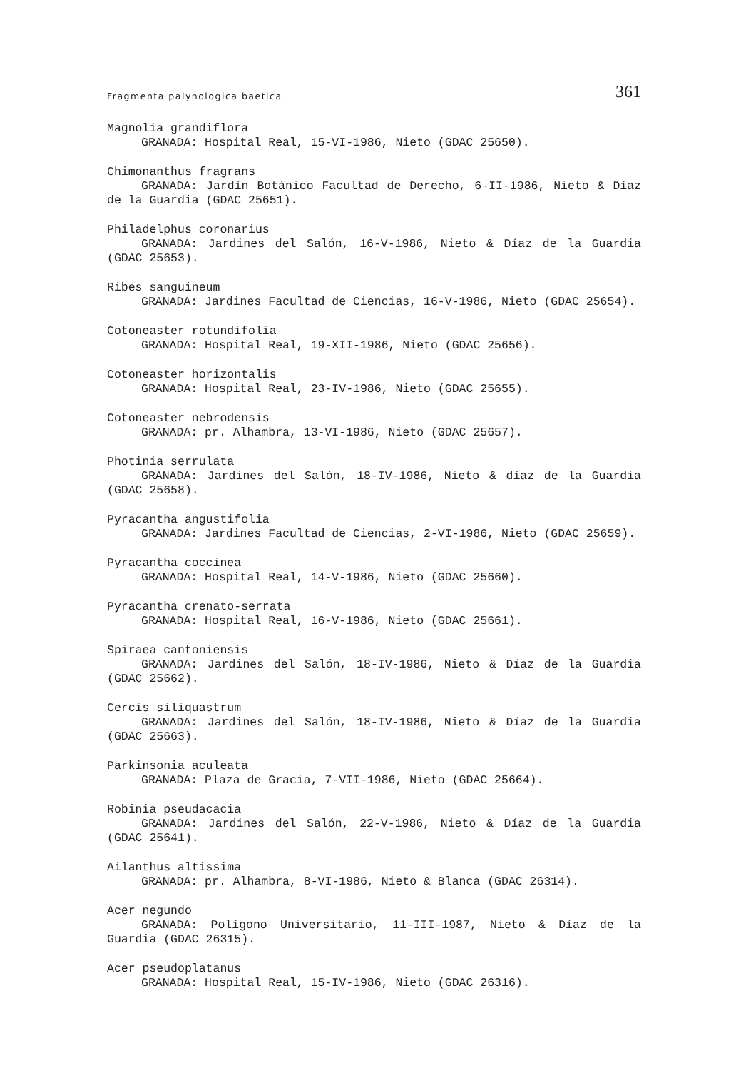Fragmenta palynologica baetica 361
Magnolia grandiflora
GRANADA: Hospital Real, 15-VI-1986, Nieto (GDAC 25650).
Chimonanthus fragrans
GRANADA: Jardín Botánico Facultad de Derecho, 6-II-1986, Nieto & Díaz de la Guardia (GDAC 25651).
Philadelphus coronarius
GRANADA: Jardines del Salón, 16-V-1986, Nieto & Díaz de la Guardia (GDAC 25653).
Ribes sanguineum
GRANADA: Jardines Facultad de Ciencias, 16-V-1986, Nieto (GDAC 25654).
Cotoneaster rotundifolia
GRANADA: Hospital Real, 19-XII-1986, Nieto (GDAC 25656).
Cotoneaster horizontalis
GRANADA: Hospital Real, 23-IV-1986, Nieto (GDAC 25655).
Cotoneaster nebrodensis
GRANADA: pr. Alhambra, 13-VI-1986, Nieto (GDAC 25657).
Photinia serrulata
GRANADA: Jardines del Salón, 18-IV-1986, Nieto & díaz de la Guardia (GDAC 25658).
Pyracantha angustifolia
GRANADA: Jardines Facultad de Ciencias, 2-VI-1986, Nieto (GDAC 25659).
Pyracantha coccinea
GRANADA: Hospital Real, 14-V-1986, Nieto (GDAC 25660).
Pyracantha crenato-serrata
GRANADA: Hospital Real, 16-V-1986, Nieto (GDAC 25661).
Spiraea cantoniensis
GRANADA: Jardines del Salón, 18-IV-1986, Nieto & Díaz de la Guardia (GDAC 25662).
Cercis siliquastrum
GRANADA: Jardines del Salón, 18-IV-1986, Nieto & Díaz de la Guardia (GDAC 25663).
Parkinsonia aculeata
GRANADA: Plaza de Gracia, 7-VII-1986, Nieto (GDAC 25664).
Robinia pseudacacia
GRANADA: Jardines del Salón, 22-V-1986, Nieto & Díaz de la Guardia (GDAC 25641).
Ailanthus altissima
GRANADA: pr. Alhambra, 8-VI-1986, Nieto & Blanca (GDAC 26314).
Acer negundo
GRANADA: Polígono Universitario, 11-III-1987, Nieto & Díaz de la Guardia (GDAC 26315).
Acer pseudoplatanus
GRANADA: Hospital Real, 15-IV-1986, Nieto (GDAC 26316).